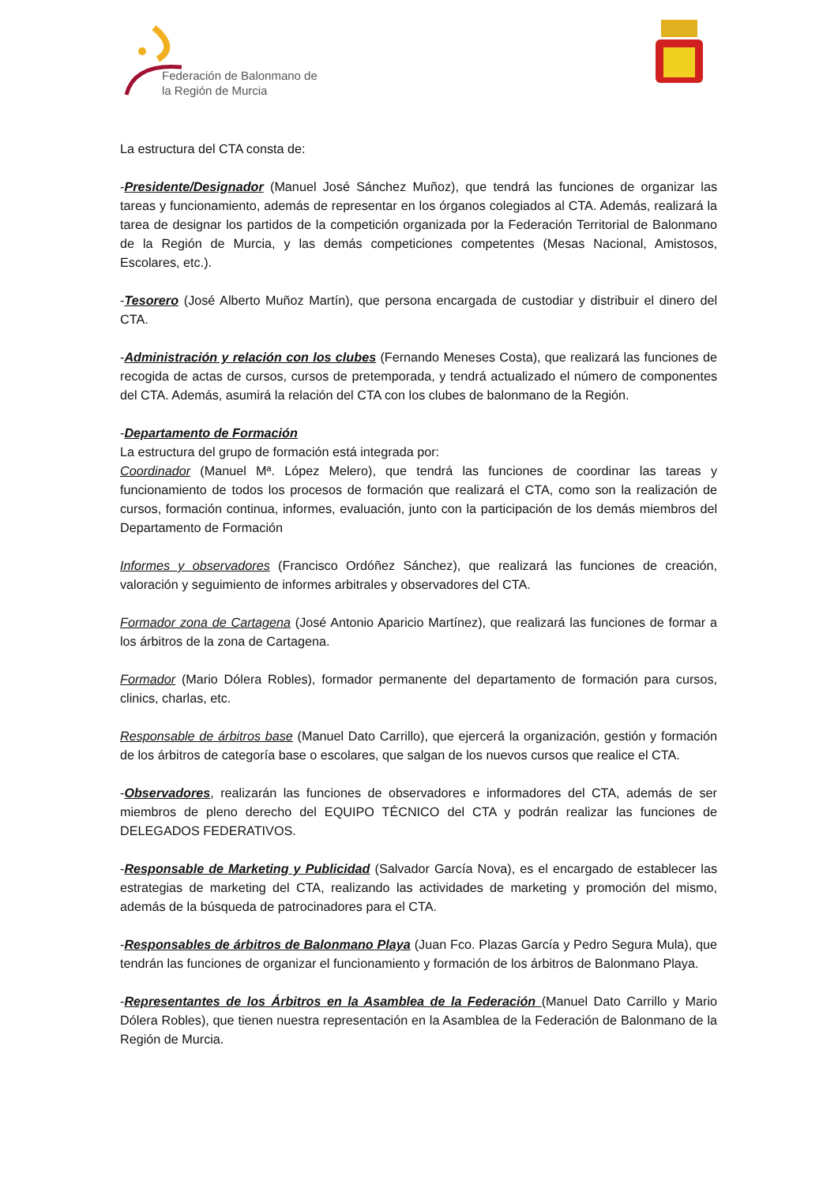Federación de Balonmano de
la Región de Murcia
La estructura del CTA consta de:
-Presidente/Designador (Manuel José Sánchez Muñoz), que tendrá las funciones de organizar las tareas y funcionamiento, además de representar en los órganos colegiados al CTA. Además, realizará la tarea de designar los partidos de la competición organizada por la Federación Territorial de Balonmano de la Región de Murcia, y las demás competiciones competentes (Mesas Nacional, Amistosos, Escolares, etc.).
-Tesorero (José Alberto Muñoz Martín), que persona encargada de custodiar y distribuir el dinero del CTA.
-Administración y relación con los clubes (Fernando Meneses Costa), que realizará las funciones de recogida de actas de cursos, cursos de pretemporada, y tendrá actualizado el número de componentes del CTA. Además, asumirá la relación del CTA con los clubes de balonmano de la Región.
-Departamento de Formación
La estructura del grupo de formación está integrada por:
Coordinador (Manuel Mª. López Melero), que tendrá las funciones de coordinar las tareas y funcionamiento de todos los procesos de formación que realizará el CTA, como son la realización de cursos, formación continua, informes, evaluación, junto con la participación de los demás miembros del Departamento de Formación
Informes y observadores (Francisco Ordóñez Sánchez), que realizará las funciones de creación, valoración y seguimiento de informes arbitrales y observadores del CTA.
Formador zona de Cartagena (José Antonio Aparicio Martínez), que realizará las funciones de formar a los árbitros de la zona de Cartagena.
Formador (Mario Dólera Robles), formador permanente del departamento de formación para cursos, clinics, charlas, etc.
Responsable de árbitros base (Manuel Dato Carrillo), que ejercerá la organización, gestión y formación de los árbitros de categoría base o escolares, que salgan de los nuevos cursos que realice el CTA.
-Observadores, realizarán las funciones de observadores e informadores del CTA, además de ser miembros de pleno derecho del EQUIPO TÉCNICO del CTA y podrán realizar las funciones de DELEGADOS FEDERATIVOS.
-Responsable de Marketing y Publicidad (Salvador García Nova), es el encargado de establecer las estrategias de marketing del CTA, realizando las actividades de marketing y promoción del mismo, además de la búsqueda de patrocinadores para el CTA.
-Responsables de árbitros de Balonmano Playa (Juan Fco. Plazas García y Pedro Segura Mula), que tendrán las funciones de organizar el funcionamiento y formación de los árbitros de Balonmano Playa.
-Representantes de los Árbitros en la Asamblea de la Federación (Manuel Dato Carrillo y Mario Dólera Robles), que tienen nuestra representación en la Asamblea de la Federación de Balonmano de la Región de Murcia.